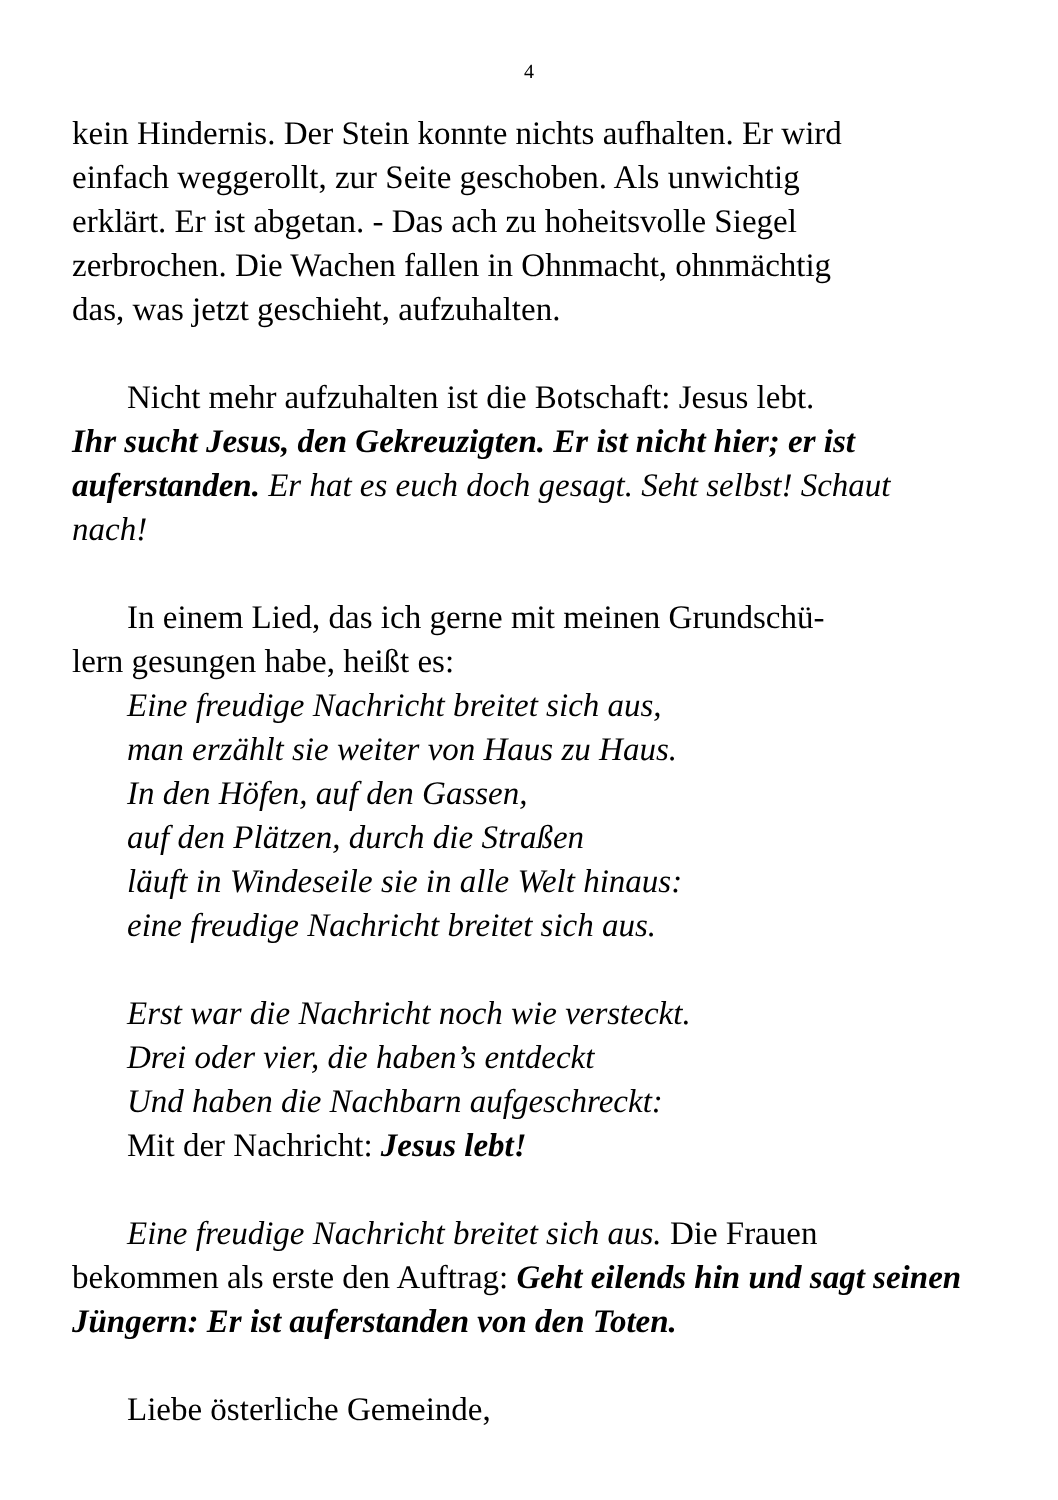4
kein Hindernis. Der Stein konnte nichts aufhalten. Er wird
einfach weggerollt, zur Seite geschoben. Als unwichtig
erklärt. Er ist abgetan. - Das ach zu hoheitsvolle Siegel
zerbrochen. Die Wachen fallen in Ohnmacht, ohnmächtig
das, was jetzt geschieht, aufzuhalten.
Nicht mehr aufzuhalten ist die Botschaft: Jesus lebt.
Ihr sucht Jesus, den Gekreuzigten. Er ist nicht hier; er ist auferstanden. Er hat es euch doch gesagt. Seht selbst! Schaut nach!
In einem Lied, das ich gerne mit meinen Grundschü-
lern gesungen habe, heißt es:
Eine freudige Nachricht breitet sich aus,
man erzählt sie weiter von Haus zu Haus.
In den Höfen, auf den Gassen,
auf den Plätzen, durch die Straßen
läuft in Windeseile sie in alle Welt hinaus:
eine freudige Nachricht breitet sich aus.
Erst war die Nachricht noch wie versteckt.
Drei oder vier, die haben’s entdeckt
Und haben die Nachbarn aufgeschreckt:
Mit der Nachricht: Jesus lebt!
Eine freudige Nachricht breitet sich aus. Die Frauen bekommen als erste den Auftrag: Geht eilends hin und sagt seinen Jüngern: Er ist auferstanden von den Toten.
Liebe österliche Gemeinde,